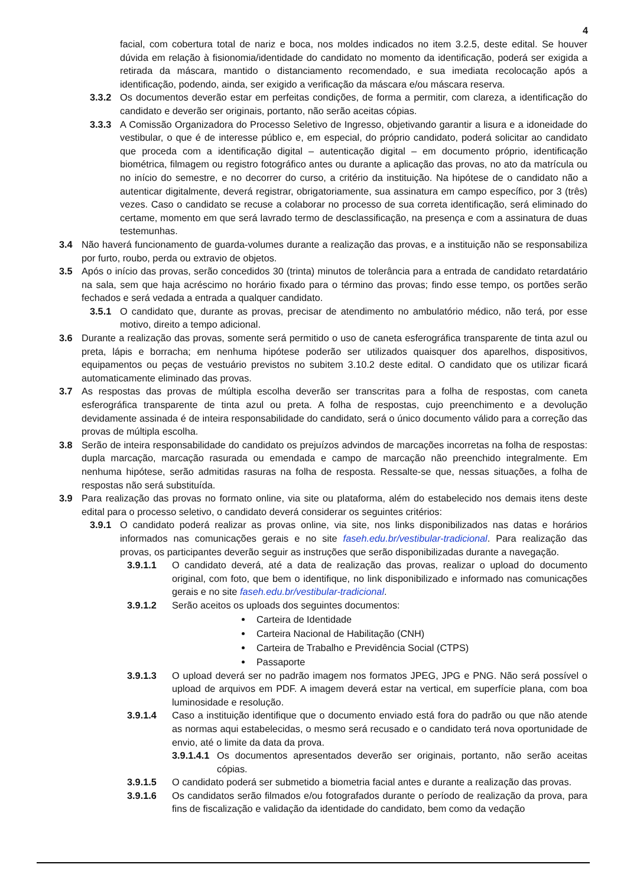4
facial, com cobertura total de nariz e boca, nos moldes indicados no item 3.2.5, deste edital. Se houver dúvida em relação à fisionomia/identidade do candidato no momento da identificação, poderá ser exigida a retirada da máscara, mantido o distanciamento recomendado, e sua imediata recolocação após a identificação, podendo, ainda, ser exigido a verificação da máscara e/ou máscara reserva.
3.3.2 Os documentos deverão estar em perfeitas condições, de forma a permitir, com clareza, a identificação do candidato e deverão ser originais, portanto, não serão aceitas cópias.
3.3.3 A Comissão Organizadora do Processo Seletivo de Ingresso, objetivando garantir a lisura e a idoneidade do vestibular, o que é de interesse público e, em especial, do próprio candidato, poderá solicitar ao candidato que proceda com a identificação digital – autenticação digital – em documento próprio, identificação biométrica, filmagem ou registro fotográfico antes ou durante a aplicação das provas, no ato da matrícula ou no início do semestre, e no decorrer do curso, a critério da instituição. Na hipótese de o candidato não a autenticar digitalmente, deverá registrar, obrigatoriamente, sua assinatura em campo específico, por 3 (três) vezes. Caso o candidato se recuse a colaborar no processo de sua correta identificação, será eliminado do certame, momento em que será lavrado termo de desclassificação, na presença e com a assinatura de duas testemunhas.
3.4 Não haverá funcionamento de guarda-volumes durante a realização das provas, e a instituição não se responsabiliza por furto, roubo, perda ou extravio de objetos.
3.5 Após o início das provas, serão concedidos 30 (trinta) minutos de tolerância para a entrada de candidato retardatário na sala, sem que haja acréscimo no horário fixado para o término das provas; findo esse tempo, os portões serão fechados e será vedada a entrada a qualquer candidato.
3.5.1 O candidato que, durante as provas, precisar de atendimento no ambulatório médico, não terá, por esse motivo, direito a tempo adicional.
3.6 Durante a realização das provas, somente será permitido o uso de caneta esferográfica transparente de tinta azul ou preta, lápis e borracha; em nenhuma hipótese poderão ser utilizados quaisquer dos aparelhos, dispositivos, equipamentos ou peças de vestuário previstos no subitem 3.10.2 deste edital. O candidato que os utilizar ficará automaticamente eliminado das provas.
3.7 As respostas das provas de múltipla escolha deverão ser transcritas para a folha de respostas, com caneta esferográfica transparente de tinta azul ou preta. A folha de respostas, cujo preenchimento e a devolução devidamente assinada é de inteira responsabilidade do candidato, será o único documento válido para a correção das provas de múltipla escolha.
3.8 Serão de inteira responsabilidade do candidato os prejuízos advindos de marcações incorretas na folha de respostas: dupla marcação, marcação rasurada ou emendada e campo de marcação não preenchido integralmente. Em nenhuma hipótese, serão admitidas rasuras na folha de resposta. Ressalte-se que, nessas situações, a folha de respostas não será substituída.
3.9 Para realização das provas no formato online, via site ou plataforma, além do estabelecido nos demais itens deste edital para o processo seletivo, o candidato deverá considerar os seguintes critérios:
3.9.1 O candidato poderá realizar as provas online, via site, nos links disponibilizados nas datas e horários informados nas comunicações gerais e no site faseh.edu.br/vestibular-tradicional. Para realização das provas, os participantes deverão seguir as instruções que serão disponibilizadas durante a navegação.
3.9.1.1 O candidato deverá, até a data de realização das provas, realizar o upload do documento original, com foto, que bem o identifique, no link disponibilizado e informado nas comunicações gerais e no site faseh.edu.br/vestibular-tradicional.
3.9.1.2 Serão aceitos os uploads dos seguintes documentos:
Carteira de Identidade
Carteira Nacional de Habilitação (CNH)
Carteira de Trabalho e Previdência Social (CTPS)
Passaporte
3.9.1.3 O upload deverá ser no padrão imagem nos formatos JPEG, JPG e PNG. Não será possível o upload de arquivos em PDF. A imagem deverá estar na vertical, em superfície plana, com boa luminosidade e resolução.
3.9.1.4 Caso a instituição identifique que o documento enviado está fora do padrão ou que não atende as normas aqui estabelecidas, o mesmo será recusado e o candidato terá nova oportunidade de envio, até o limite da data da prova.
3.9.1.4.1
Os documentos apresentados deverão ser originais, portanto, não serão aceitas cópias.
3.9.1.5 O candidato poderá ser submetido a biometria facial antes e durante a realização das provas.
3.9.1.6 Os candidatos serão filmados e/ou fotografados durante o período de realização da prova, para fins de fiscalização e validação da identidade do candidato, bem como da vedação